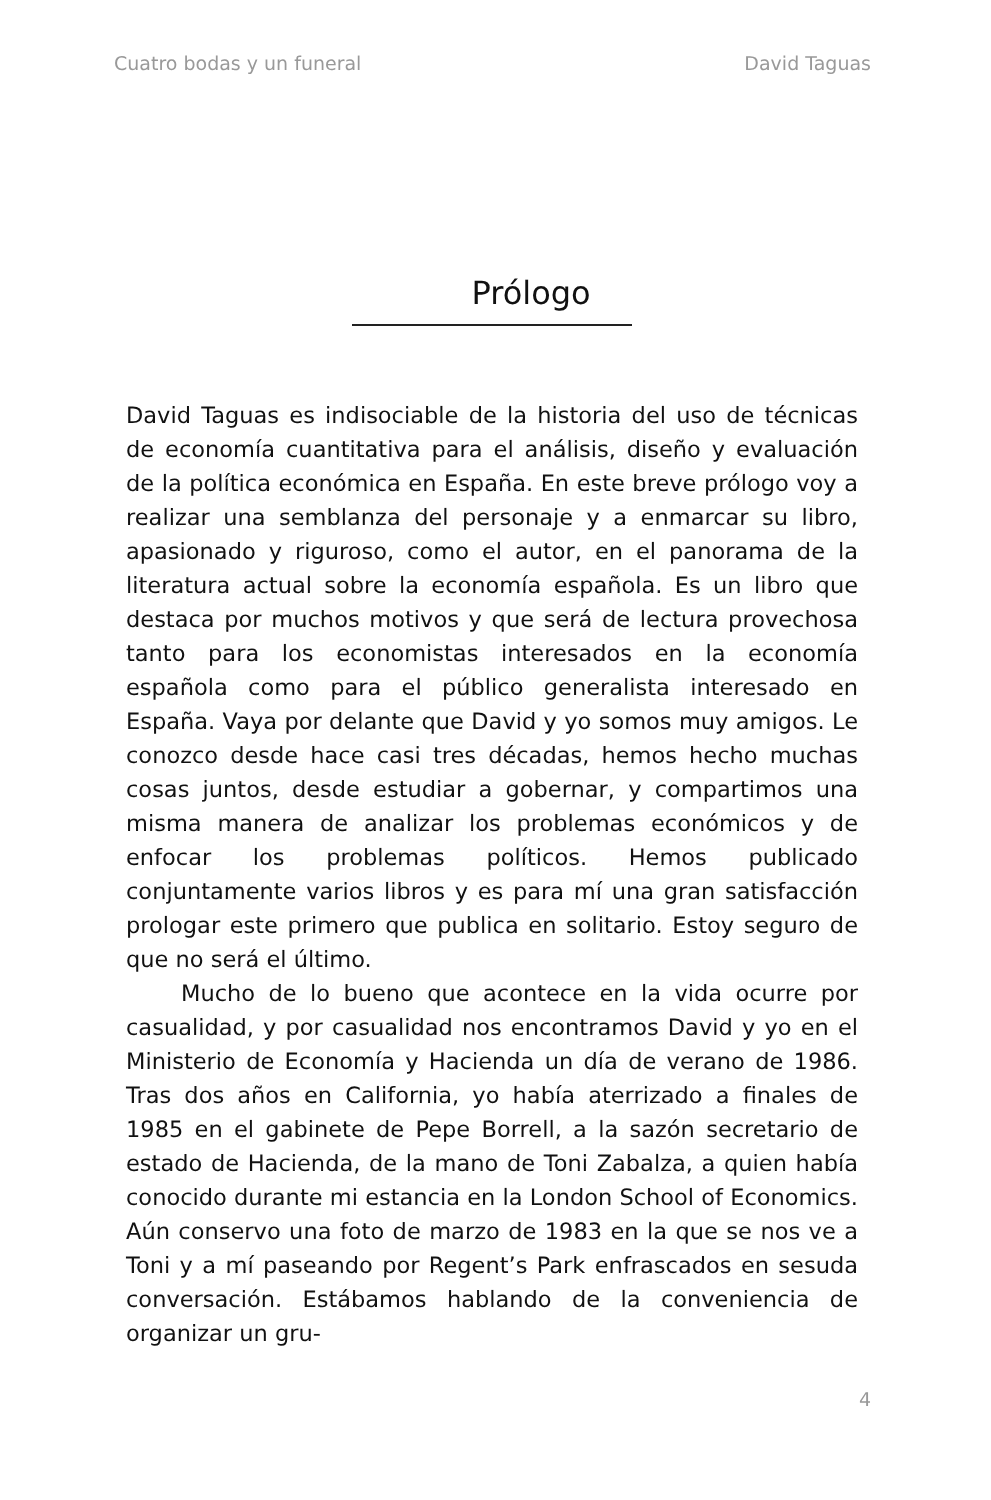Cuatro bodas y un funeral David Taguas
Prólogo
David Taguas es indisociable de la historia del uso de técnicas de economía cuantitativa para el análisis, diseño y evaluación de la política económica en España. En este breve prólogo voy a realizar una semblanza del personaje y a enmarcar su libro, apasionado y riguroso, como el autor, en el panorama de la literatura actual sobre la economía española. Es un libro que destaca por muchos motivos y que será de lectura provechosa tanto para los economistas interesados en la economía española como para el público generalista interesado en España. Vaya por delante que David y yo somos muy amigos. Le conozco desde hace casi tres décadas, hemos hecho muchas cosas juntos, desde estudiar a gobernar, y compartimos una misma manera de analizar los problemas económicos y de enfocar los problemas políticos. Hemos publicado conjuntamente varios libros y es para mí una gran satisfacción prologar este primero que publica en solitario. Estoy seguro de que no será el último.
Mucho de lo bueno que acontece en la vida ocurre por casualidad, y por casualidad nos encontramos David y yo en el Ministerio de Economía y Hacienda un día de verano de 1986. Tras dos años en California, yo había aterrizado a finales de 1985 en el gabinete de Pepe Borrell, a la sazón secretario de estado de Hacienda, de la mano de Toni Zabalza, a quien había conocido durante mi estancia en la London School of Economics. Aún conservo una foto de marzo de 1983 en la que se nos ve a Toni y a mí paseando por Regent’s Park enfrascados en sesuda conversación. Estábamos hablando de la conveniencia de organizar un gru-
4